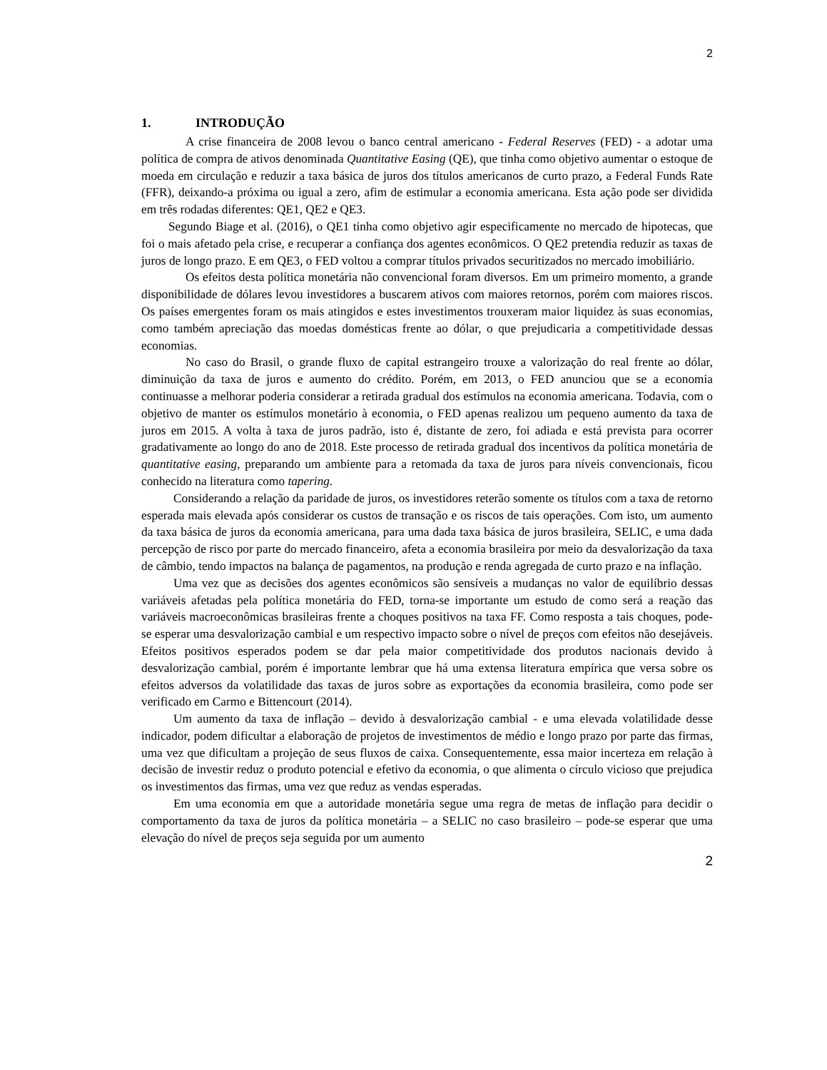2
1. INTRODUÇÃO
A crise financeira de 2008 levou o banco central americano - Federal Reserves (FED) - a adotar uma política de compra de ativos denominada Quantitative Easing (QE), que tinha como objetivo aumentar o estoque de moeda em circulação e reduzir a taxa básica de juros dos títulos americanos de curto prazo, a Federal Funds Rate (FFR), deixando-a próxima ou igual a zero, afim de estimular a economia americana. Esta ação pode ser dividida em três rodadas diferentes: QE1, QE2 e QE3.
Segundo Biage et al. (2016), o QE1 tinha como objetivo agir especificamente no mercado de hipotecas, que foi o mais afetado pela crise, e recuperar a confiança dos agentes econômicos. O QE2 pretendia reduzir as taxas de juros de longo prazo. E em QE3, o FED voltou a comprar títulos privados securitizados no mercado imobiliário.
Os efeitos desta política monetária não convencional foram diversos. Em um primeiro momento, a grande disponibilidade de dólares levou investidores a buscarem ativos com maiores retornos, porém com maiores riscos. Os países emergentes foram os mais atingidos e estes investimentos trouxeram maior liquidez às suas economias, como também apreciação das moedas domésticas frente ao dólar, o que prejudicaria a competitividade dessas economias.
No caso do Brasil, o grande fluxo de capital estrangeiro trouxe a valorização do real frente ao dólar, diminuição da taxa de juros e aumento do crédito. Porém, em 2013, o FED anunciou que se a economia continuasse a melhorar poderia considerar a retirada gradual dos estímulos na economia americana. Todavia, com o objetivo de manter os estímulos monetário à economia, o FED apenas realizou um pequeno aumento da taxa de juros em 2015. A volta à taxa de juros padrão, isto é, distante de zero, foi adiada e está prevista para ocorrer gradativamente ao longo do ano de 2018. Este processo de retirada gradual dos incentivos da política monetária de quantitative easing, preparando um ambiente para a retomada da taxa de juros para níveis convencionais, ficou conhecido na literatura como tapering.
Considerando a relação da paridade de juros, os investidores reterão somente os títulos com a taxa de retorno esperada mais elevada após considerar os custos de transação e os riscos de tais operações. Com isto, um aumento da taxa básica de juros da economia americana, para uma dada taxa básica de juros brasileira, SELIC, e uma dada percepção de risco por parte do mercado financeiro, afeta a economia brasileira por meio da desvalorização da taxa de câmbio, tendo impactos na balança de pagamentos, na produção e renda agregada de curto prazo e na inflação.
Uma vez que as decisões dos agentes econômicos são sensíveis a mudanças no valor de equilíbrio dessas variáveis afetadas pela política monetária do FED, torna-se importante um estudo de como será a reação das variáveis macroeconômicas brasileiras frente a choques positivos na taxa FF. Como resposta a tais choques, pode-se esperar uma desvalorização cambial e um respectivo impacto sobre o nível de preços com efeitos não desejáveis. Efeitos positivos esperados podem se dar pela maior competitividade dos produtos nacionais devido à desvalorização cambial, porém é importante lembrar que há uma extensa literatura empírica que versa sobre os efeitos adversos da volatilidade das taxas de juros sobre as exportações da economia brasileira, como pode ser verificado em Carmo e Bittencourt (2014).
Um aumento da taxa de inflação – devido à desvalorização cambial - e uma elevada volatilidade desse indicador, podem dificultar a elaboração de projetos de investimentos de médio e longo prazo por parte das firmas, uma vez que dificultam a projeção de seus fluxos de caixa. Consequentemente, essa maior incerteza em relação à decisão de investir reduz o produto potencial e efetivo da economia, o que alimenta o círculo vicioso que prejudica os investimentos das firmas, uma vez que reduz as vendas esperadas.
Em uma economia em que a autoridade monetária segue uma regra de metas de inflação para decidir o comportamento da taxa de juros da política monetária – a SELIC no caso brasileiro – pode-se esperar que uma elevação do nível de preços seja seguida por um aumento
2